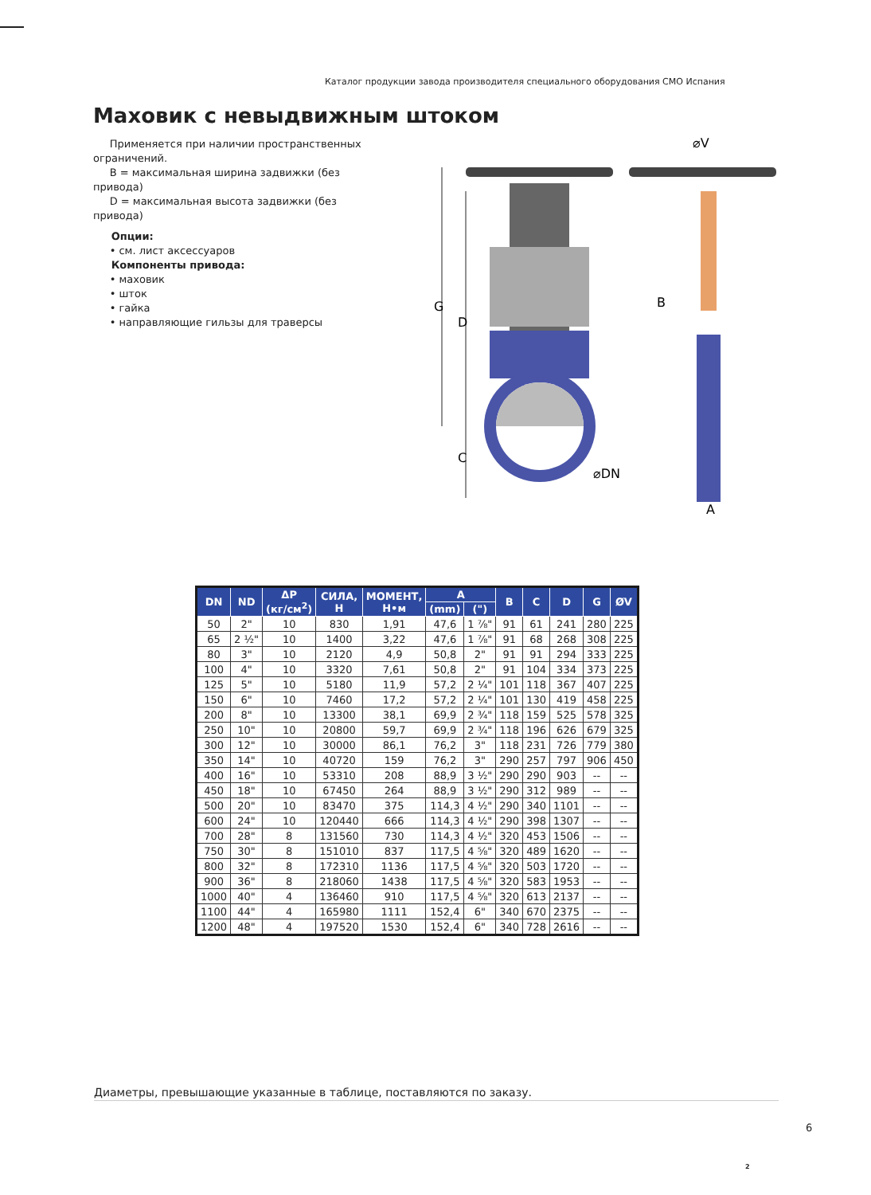Каталог продукции завода производителя специального оборудования СМО Испания
Маховик с невыдвижным штоком
Применяется при наличии пространственных ограничений.
B = максимальная ширина задвижки (без привода)
D = максимальная высота задвижки (без привода)
Опции:
• см. лист аксессуаров
Компоненты привода:
• маховик
• шток
• гайка
• направляющие гильзы для траверсы
G
D
C
⌀DN
⌀V
B
A
| DN | ND | ΔP (кг/см<sup>2</sup>) | СИЛА, Н | МОМЕНТ, Н•м | A | | B | C | D | G | ØV |
| --- | --- | --- | --- | --- | --- | --- | --- | --- | --- | --- | --- |
| | | | | | (mm) | (") | | | | | |
| 50 | 2" | 10 | 830 | 1,91 | 47,6 | 1 ⁷⁄₈" | 91 | 61 | 241 | 280 | 225 |
| 65 | 2 ½" | 10 | 1400 | 3,22 | 47,6 | 1 ⁷⁄₈" | 91 | 68 | 268 | 308 | 225 |
| 80 | 3" | 10 | 2120 | 4,9 | 50,8 | 2" | 91 | 91 | 294 | 333 | 225 |
| 100 | 4" | 10 | 3320 | 7,61 | 50,8 | 2" | 91 | 104 | 334 | 373 | 225 |
| 125 | 5" | 10 | 5180 | 11,9 | 57,2 | 2 ¼" | 101 | 118 | 367 | 407 | 225 |
| 150 | 6" | 10 | 7460 | 17,2 | 57,2 | 2 ¼" | 101 | 130 | 419 | 458 | 225 |
| 200 | 8" | 10 | 13300 | 38,1 | 69,9 | 2 ¾" | 118 | 159 | 525 | 578 | 325 |
| 250 | 10" | 10 | 20800 | 59,7 | 69,9 | 2 ¾" | 118 | 196 | 626 | 679 | 325 |
| 300 | 12" | 10 | 30000 | 86,1 | 76,2 | 3" | 118 | 231 | 726 | 779 | 380 |
| 350 | 14" | 10 | 40720 | 159 | 76,2 | 3" | 290 | 257 | 797 | 906 | 450 |
| 400 | 16" | 10 | 53310 | 208 | 88,9 | 3 ½" | 290 | 290 | 903 | -- | -- |
| 450 | 18" | 10 | 67450 | 264 | 88,9 | 3 ½" | 290 | 312 | 989 | -- | -- |
| 500 | 20" | 10 | 83470 | 375 | 114,3 | 4 ½" | 290 | 340 | 1101 | -- | -- |
| 600 | 24" | 10 | 120440 | 666 | 114,3 | 4 ½" | 290 | 398 | 1307 | -- | -- |
| 700 | 28" | 8 | 131560 | 730 | 114,3 | 4 ½" | 320 | 453 | 1506 | -- | -- |
| 750 | 30" | 8 | 151010 | 837 | 117,5 | 4 ⁵⁄₈" | 320 | 489 | 1620 | -- | -- |
| 800 | 32" | 8 | 172310 | 1136 | 117,5 | 4 ⁵⁄₈" | 320 | 503 | 1720 | -- | -- |
| 900 | 36" | 8 | 218060 | 1438 | 117,5 | 4 ⁵⁄₈" | 320 | 583 | 1953 | -- | -- |
| 1000 | 40" | 4 | 136460 | 910 | 117,5 | 4 ⁵⁄₈" | 320 | 613 | 2137 | -- | -- |
| 1100 | 44" | 4 | 165980 | 1111 | 152,4 | 6" | 340 | 670 | 2375 | -- | -- |
| 1200 | 48" | 4 | 197520 | 1530 | 152,4 | 6" | 340 | 728 | 2616 | -- | -- |
Диаметры, превышающие указанные в таблице, поставляются по заказу.
6
2